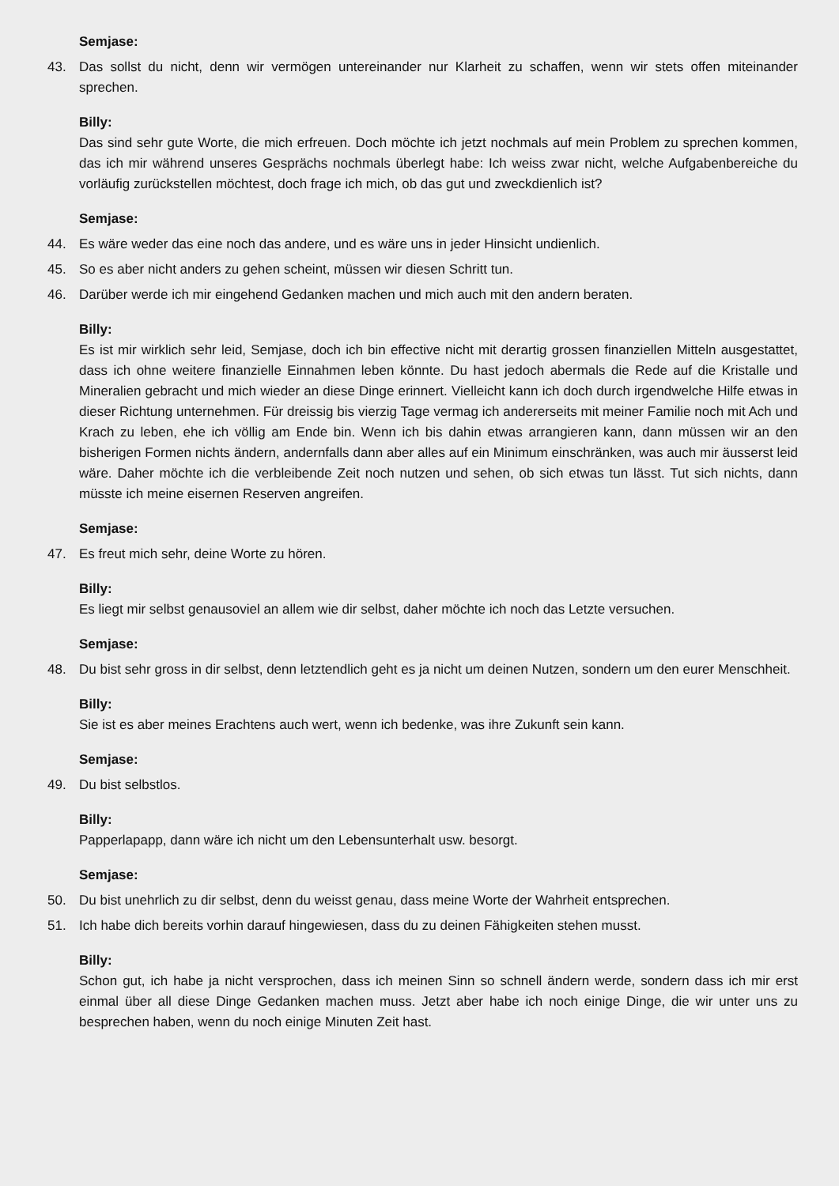Semjase:
43. Das sollst du nicht, denn wir vermögen untereinander nur Klarheit zu schaffen, wenn wir stets offen miteinander sprechen.
Billy:
Das sind sehr gute Worte, die mich erfreuen. Doch möchte ich jetzt nochmals auf mein Problem zu sprechen kommen, das ich mir während unseres Gesprächs nochmals überlegt habe: Ich weiss zwar nicht, welche Aufgabenbereiche du vorläufig zurückstellen möchtest, doch frage ich mich, ob das gut und zweckdienlich ist?
Semjase:
44. Es wäre weder das eine noch das andere, und es wäre uns in jeder Hinsicht undienlich.
45. So es aber nicht anders zu gehen scheint, müssen wir diesen Schritt tun.
46. Darüber werde ich mir eingehend Gedanken machen und mich auch mit den andern beraten.
Billy:
Es ist mir wirklich sehr leid, Semjase, doch ich bin effective nicht mit derartig grossen finanziellen Mitteln ausgestattet, dass ich ohne weitere finanzielle Einnahmen leben könnte. Du hast jedoch abermals die Rede auf die Kristalle und Mineralien gebracht und mich wieder an diese Dinge erinnert. Vielleicht kann ich doch durch irgendwelche Hilfe etwas in dieser Richtung unternehmen. Für dreissig bis vierzig Tage vermag ich andererseits mit meiner Familie noch mit Ach und Krach zu leben, ehe ich völlig am Ende bin. Wenn ich bis dahin etwas arrangieren kann, dann müssen wir an den bisherigen Formen nichts ändern, andernfalls dann aber alles auf ein Minimum einschränken, was auch mir äusserst leid wäre. Daher möchte ich die verbleibende Zeit noch nutzen und sehen, ob sich etwas tun lässt. Tut sich nichts, dann müsste ich meine eisernen Reserven angreifen.
Semjase:
47. Es freut mich sehr, deine Worte zu hören.
Billy:
Es liegt mir selbst genausoviel an allem wie dir selbst, daher möchte ich noch das Letzte versuchen.
Semjase:
48. Du bist sehr gross in dir selbst, denn letztendlich geht es ja nicht um deinen Nutzen, sondern um den eurer Menschheit.
Billy:
Sie ist es aber meines Erachtens auch wert, wenn ich bedenke, was ihre Zukunft sein kann.
Semjase:
49. Du bist selbstlos.
Billy:
Papperlapapp, dann wäre ich nicht um den Lebensunterhalt usw. besorgt.
Semjase:
50. Du bist unehrlich zu dir selbst, denn du weisst genau, dass meine Worte der Wahrheit entsprechen.
51. Ich habe dich bereits vorhin darauf hingewiesen, dass du zu deinen Fähigkeiten stehen musst.
Billy:
Schon gut, ich habe ja nicht versprochen, dass ich meinen Sinn so schnell ändern werde, sondern dass ich mir erst einmal über all diese Dinge Gedanken machen muss. Jetzt aber habe ich noch einige Dinge, die wir unter uns zu besprechen haben, wenn du noch einige Minuten Zeit hast.